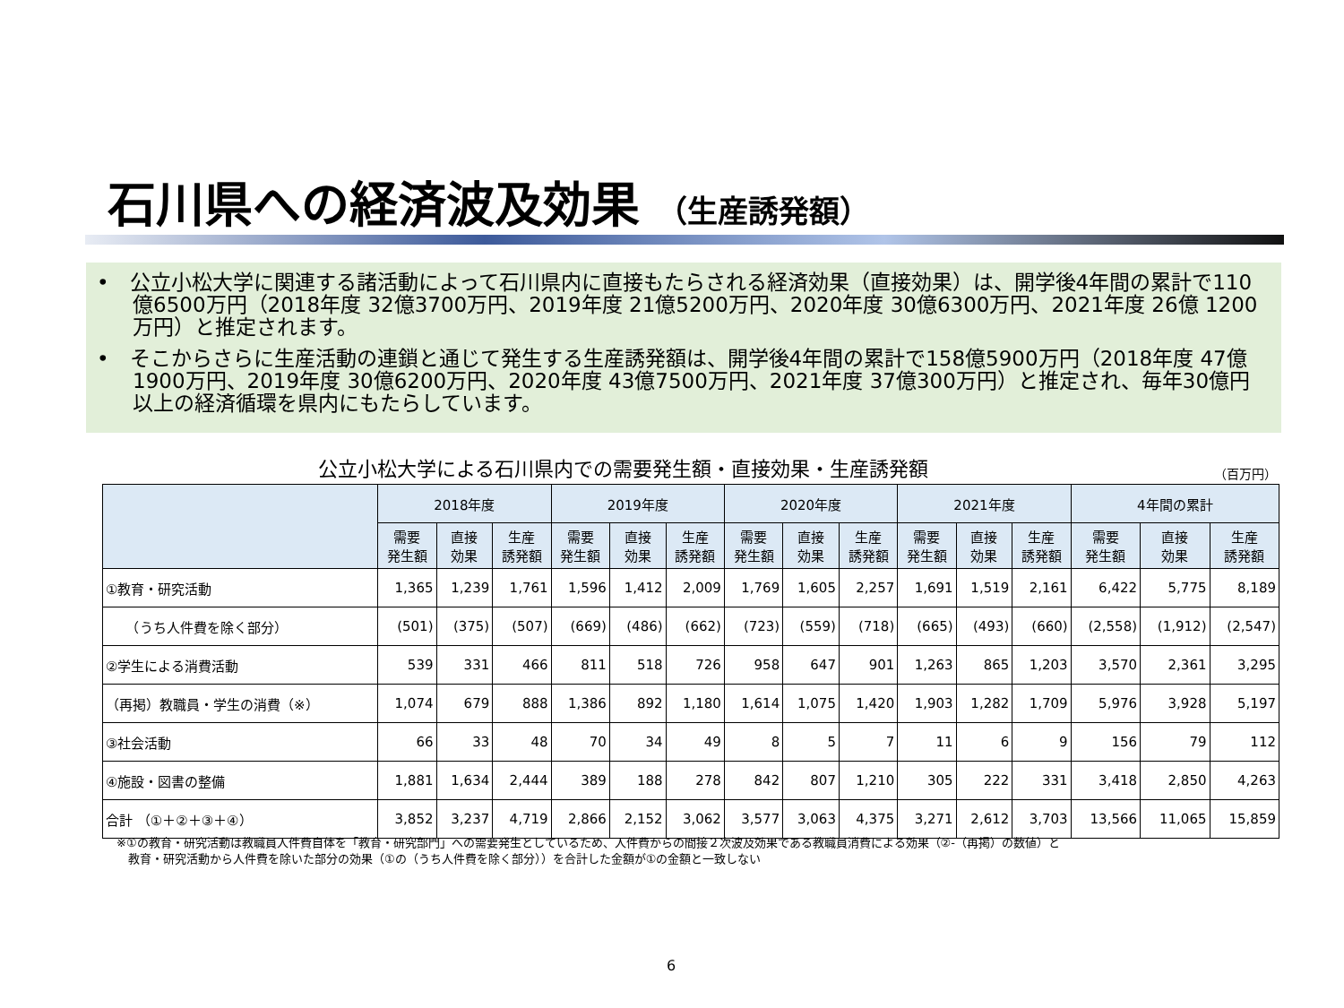石川県への経済波及効果 （生産誘発額）
•　公立小松大学に関連する諸活動によって石川県内に直接もたらされる経済効果（直接効果）は、開学後4年間の累計で110億6500万円（2018年度 32億3700万円、2019年度 21億5200万円、2020年度 30億6300万円、2021年度 26億 1200万円）と推定されます。
•　そこからさらに生産活動の連鎖と通じて発生する生産誘発額は、開学後4年間の累計で158億5900万円（2018年度 47億1900万円、2019年度 30億6200万円、2020年度 43億7500万円、2021年度 37億300万円）と推定され、毎年30億円以上の経済循環を県内にもたらしています。
公立小松大学による石川県内での需要発生額・直接効果・生産誘発額
（百万円）
| | 2018年度 | | | 2019年度 | | | 2020年度 | | | 2021年度 | | | 4年間の累計 | | |
| --- | --- | --- | --- | --- | --- | --- | --- | --- | --- | --- | --- | --- | --- | --- | --- |
| | 需要 発生額 | 直接 効果 | 生産 誘発額 | 需要 発生額 | 直接 効果 | 生産 誘発額 | 需要 発生額 | 直接 効果 | 生産 誘発額 | 需要 発生額 | 直接 効果 | 生産 誘発額 | 需要 発生額 | 直接 効果 | 生産 誘発額 |
| ①教育・研究活動 | 1,365 | 1,239 | 1,761 | 1,596 | 1,412 | 2,009 | 1,769 | 1,605 | 2,257 | 1,691 | 1,519 | 2,161 | 6,422 | 5,775 | 8,189 |
| （うち人件費を除く部分） | (501) | (375) | (507) | (669) | (486) | (662) | (723) | (559) | (718) | (665) | (493) | (660) | (2,558) | (1,912) | (2,547) |
| ②学生による消費活動 | 539 | 331 | 466 | 811 | 518 | 726 | 958 | 647 | 901 | 1,263 | 865 | 1,203 | 3,570 | 2,361 | 3,295 |
| （再掲）教職員・学生の消費（※） | 1,074 | 679 | 888 | 1,386 | 892 | 1,180 | 1,614 | 1,075 | 1,420 | 1,903 | 1,282 | 1,709 | 5,976 | 3,928 | 5,197 |
| ③社会活動 | 66 | 33 | 48 | 70 | 34 | 49 | 8 | 5 | 7 | 11 | 6 | 9 | 156 | 79 | 112 |
| ④施設・図書の整備 | 1,881 | 1,634 | 2,444 | 389 | 188 | 278 | 842 | 807 | 1,210 | 305 | 222 | 331 | 3,418 | 2,850 | 4,263 |
| 合計 （①＋②＋③＋④） | 3,852 | 3,237 | 4,719 | 2,866 | 2,152 | 3,062 | 3,577 | 3,063 | 4,375 | 3,271 | 2,612 | 3,703 | 13,566 | 11,065 | 15,859 |
※①の教育・研究活動は教職員人件費自体を「教育・研究部門」への需要発生としているため、人件費からの間接２次波及効果である教職員消費による効果（②-（再掲）の数値）と
　教育・研究活動から人件費を除いた部分の効果（①の（うち人件費を除く部分））を合計した金額が①の金額と一致しない
6